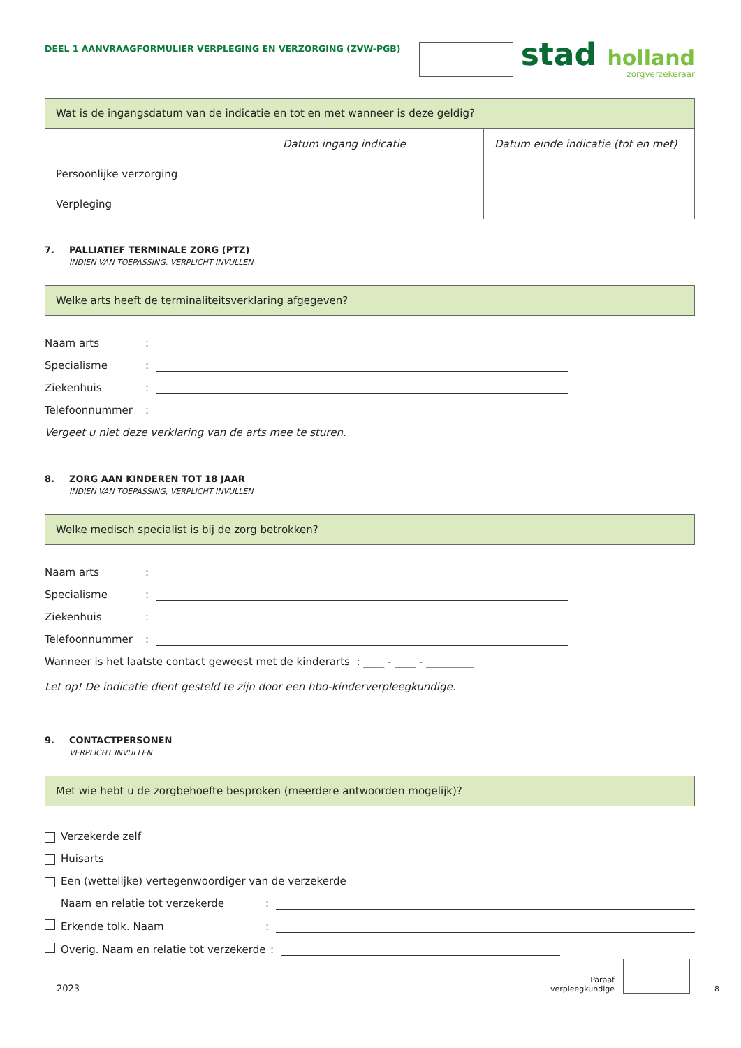DEEL 1 AANVRAAGFORMULIER VERPLEGING EN VERZORGING (ZVW-PGB)
stad holland
zorgverzekeraar
Wat is de ingangsdatum van de indicatie en tot en met wanneer is deze geldig?
| | Datum ingang indicatie | Datum einde indicatie (tot en met) |
| Persoonlijke verzorging | | |
| Verpleging | | |
7. PALLIATIEF TERMINALE ZORG (PTZ)
INDIEN VAN TOEPASSING, VERPLICHT INVULLEN
Welke arts heeft de terminaliteitsverklaring afgegeven?
Naam arts:
Specialisme:
Ziekenhuis:
Telefoonnummer:
Vergeet u niet deze verklaring van de arts mee te sturen.
8. ZORG AAN KINDEREN TOT 18 JAAR
INDIEN VAN TOEPASSING, VERPLICHT INVULLEN
Welke medisch specialist is bij de zorg betrokken?
Naam arts:
Specialisme:
Ziekenhuis:
Telefoonnummer:
Wanneer is het laatste contact geweest met de kinderarts : ____ - ____ - _________
Let op! De indicatie dient gesteld te zijn door een hbo-kinderverpleegkundige.
9. CONTACTPERSONEN
VERPLICHT INVULLEN
Met wie hebt u de zorgbehoefte besproken (meerdere antwoorden mogelijk)?
Verzekerde zelf
Huisarts
Een (wettelijke) vertegenwoordiger van de verzekerde
Naam en relatie tot verzekerde:
Erkende tolk. Naam:
Overig. Naam en relatie tot verzekerde:
2023 Paraaf
verpleegkundige 8